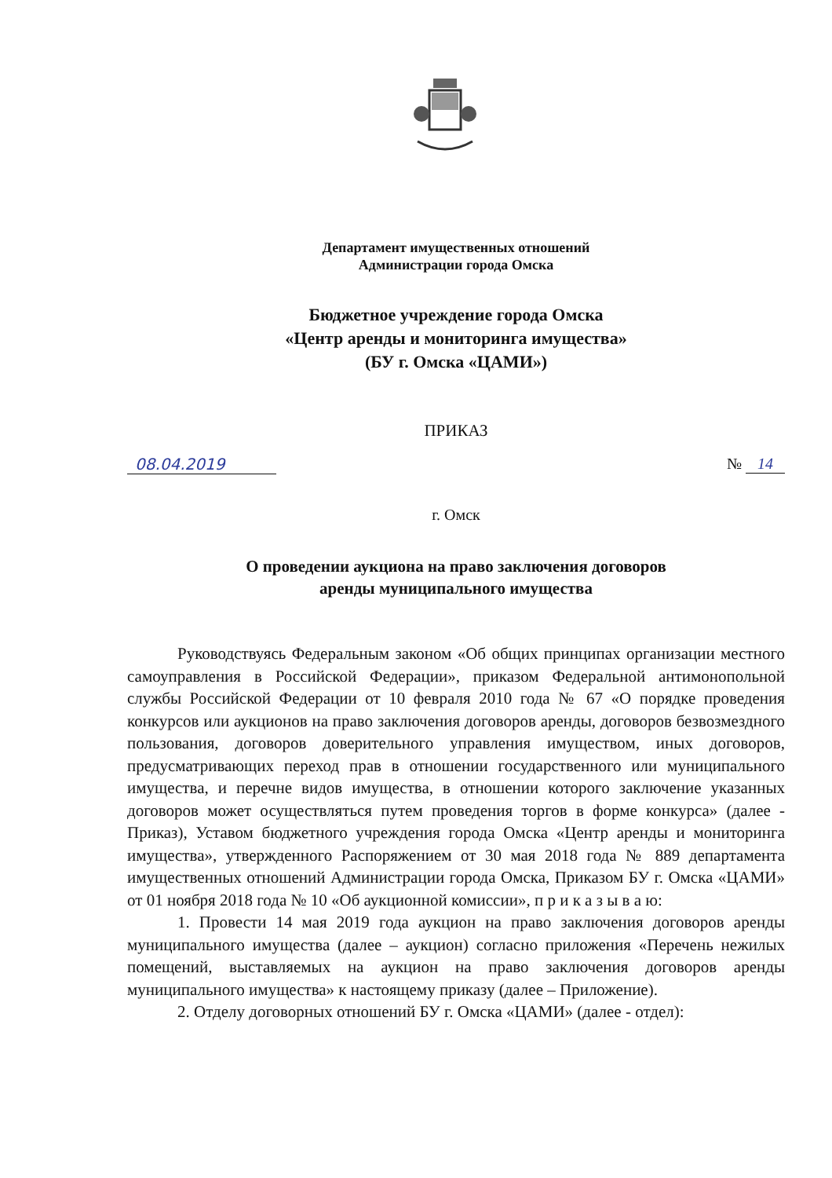Департамент имущественных отношений
Администрации города Омска
Бюджетное учреждение города Омска
«Центр аренды и мониторинга имущества»
(БУ г. Омска «ЦАМИ»)
ПРИКАЗ
08.04.2019 № 14
г. Омск
О проведении аукциона на право заключения договоров
аренды муниципального имущества
Руководствуясь Федеральным законом «Об общих принципах организации местного самоуправления в Российской Федерации», приказом Федеральной антимонопольной службы Российской Федерации от 10 февраля 2010 года № 67 «О порядке проведения конкурсов или аукционов на право заключения договоров аренды, договоров безвозмездного пользования, договоров доверительного управления имуществом, иных договоров, предусматривающих переход прав в отношении государственного или муниципального имущества, и перечне видов имущества, в отношении которого заключение указанных договоров может осуществляться путем проведения торгов в форме конкурса» (далее - Приказ), Уставом бюджетного учреждения города Омска «Центр аренды и мониторинга имущества», утвержденного Распоряжением от 30 мая 2018 года № 889 департамента имущественных отношений Администрации города Омска, Приказом БУ г. Омска «ЦАМИ» от 01 ноября 2018 года № 10 «Об аукционной комиссии», п р и к а з ы в а ю:
1. Провести 14 мая 2019 года аукцион на право заключения договоров аренды муниципального имущества (далее – аукцион) согласно приложения «Перечень нежилых помещений, выставляемых на аукцион на право заключения договоров аренды муниципального имущества» к настоящему приказу (далее – Приложение).
2. Отделу договорных отношений БУ г. Омска «ЦАМИ» (далее - отдел):